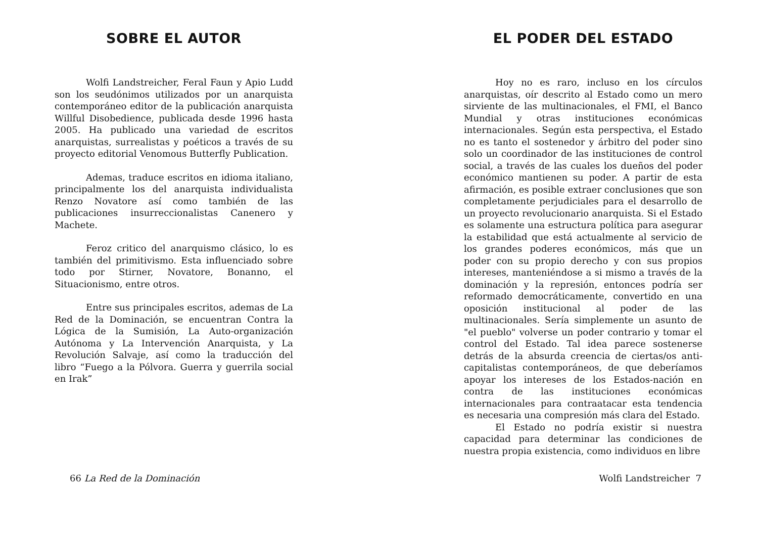SOBRE EL AUTOR
Wolfi Landstreicher, Feral Faun y Apio Ludd son los seudónimos utilizados por un anarquista contemporáneo editor de la publicación anarquista Willful Disobedience, publicada desde 1996 hasta 2005. Ha publicado una variedad de escritos anarquistas, surrealistas y poéticos a través de su proyecto editorial Venomous Butterfly Publication.
Ademas, traduce escritos en idioma italiano, principalmente los del anarquista individualista Renzo Novatore así como también de las publicaciones insurreccionalistas Canenero y Machete.
Feroz critico del anarquismo clásico, lo es también del primitivismo. Esta influenciado sobre todo por Stirner, Novatore, Bonanno, el Situacionismo, entre otros.
Entre sus principales escritos, ademas de La Red de la Dominación, se encuentran Contra la Lógica de la Sumisión, La Auto-organización Autónoma y La Intervención Anarquista, y La Revolución Salvaje, así como la traducción del libro “Fuego a la Pólvora. Guerra y guerrila social en Irak”
66 La Red de la Dominación
EL PODER DEL ESTADO
Hoy no es raro, incluso en los círculos anarquistas, oír descrito al Estado como un mero sirviente de las multinacionales, el FMI, el Banco Mundial y otras instituciones económicas internacionales. Según esta perspectiva, el Estado no es tanto el sostenedor y árbitro del poder sino solo un coordinador de las instituciones de control social, a través de las cuales los dueños del poder económico mantienen su poder. A partir de esta afirmación, es posible extraer conclusiones que son completamente perjudiciales para el desarrollo de un proyecto revolucionario anarquista. Si el Estado es solamente una estructura política para asegurar la estabilidad que está actualmente al servicio de los grandes poderes económicos, más que un poder con su propio derecho y con sus propios intereses, manteniéndose a si mismo a través de la dominación y la represión, entonces podría ser reformado democráticamente, convertido en una oposición institucional al poder de las multinacionales. Sería simplemente un asunto de "el pueblo" volverse un poder contrario y tomar el control del Estado. Tal idea parece sostenerse detrás de la absurda creencia de ciertas/os anti-capitalistas contemporáneos, de que deberíamos apoyar los intereses de los Estados-nación en contra de las instituciones económicas internacionales para contraatacar esta tendencia es necesaria una compresión más clara del Estado.
El Estado no podría existir si nuestra capacidad para determinar las condiciones de nuestra propia existencia, como individuos en libre
Wolfi Landstreicher 7